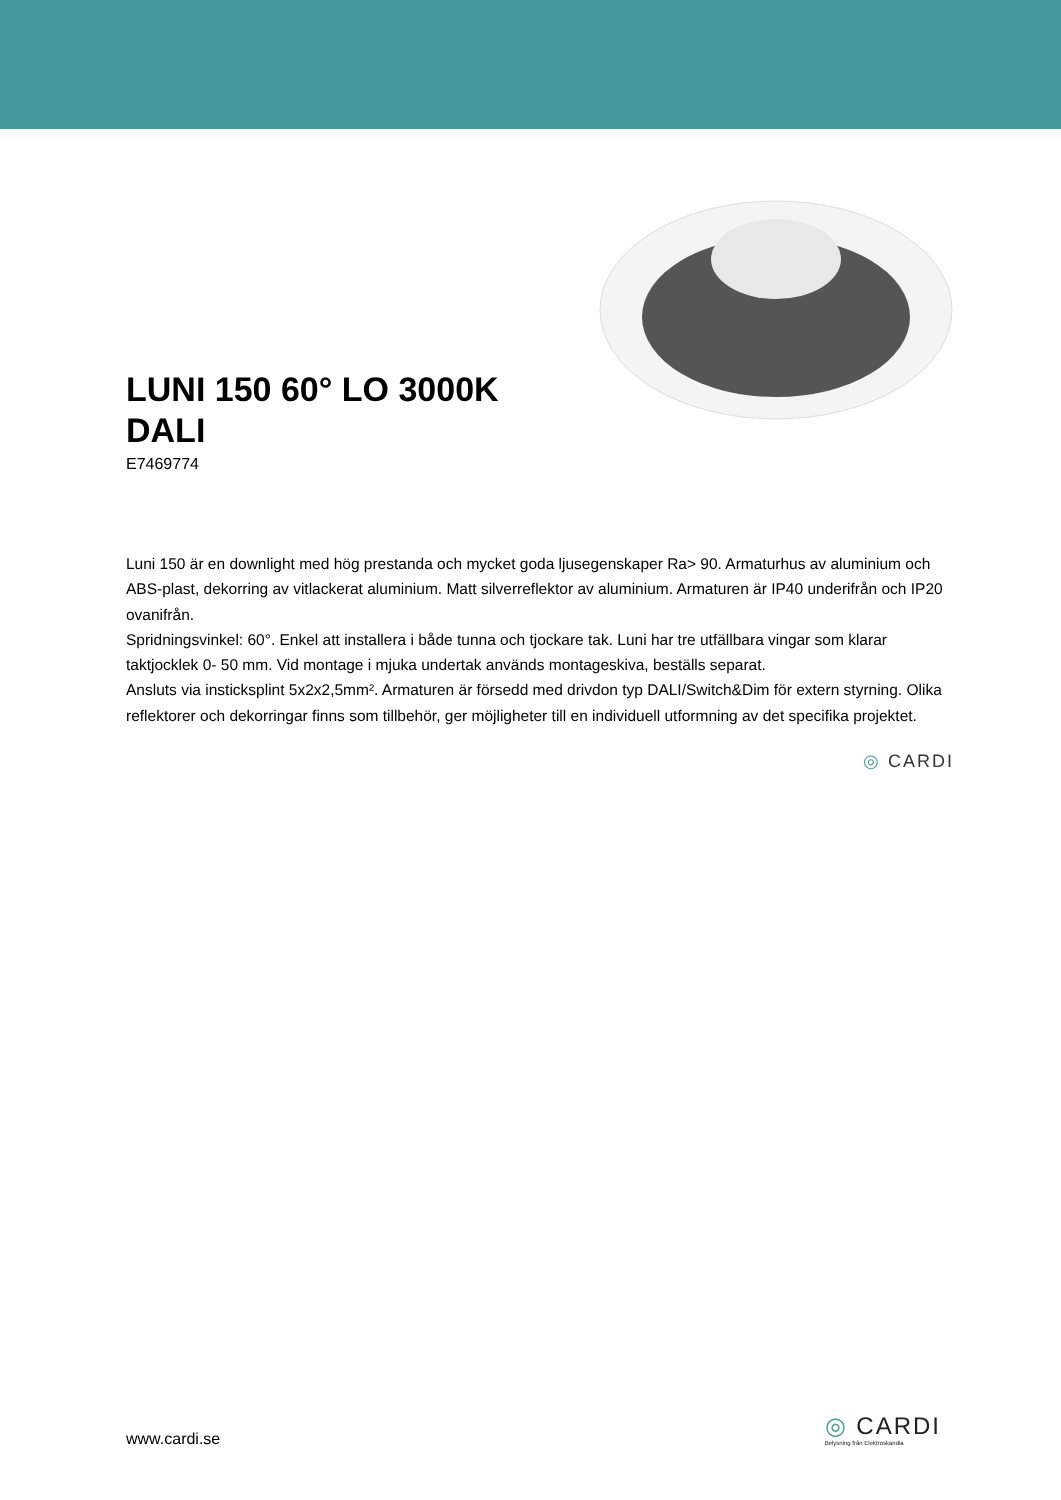LUNI 150 60° LO 3000K
DALI
E7469774
Luni 150 är en downlight med hög prestanda och mycket goda ljusegenskaper Ra> 90. Armaturhus av aluminium och ABS-plast, dekorring av vitlackerat aluminium. Matt silverreflektor av aluminium. Armaturen är IP40 underifrån och IP20 ovanifrån.
Spridningsvinkel: 60°. Enkel att installera i både tunna och tjockare tak. Luni har tre utfällbara vingar som klarar taktjocklek 0- 50 mm. Vid montage i mjuka undertak används montageskiva, beställs separat.
Ansluts via insticksplint 5x2x2,5mm². Armaturen är försedd med drivdon typ DALI/Switch&Dim för extern styrning. Olika reflektorer och dekorringar finns som tillbehör, ger möjligheter till en individuell utformning av det specifika projektet.
◎ CARDI
www.cardi.se
◎ CARDI
Belysning från Elektroskandia